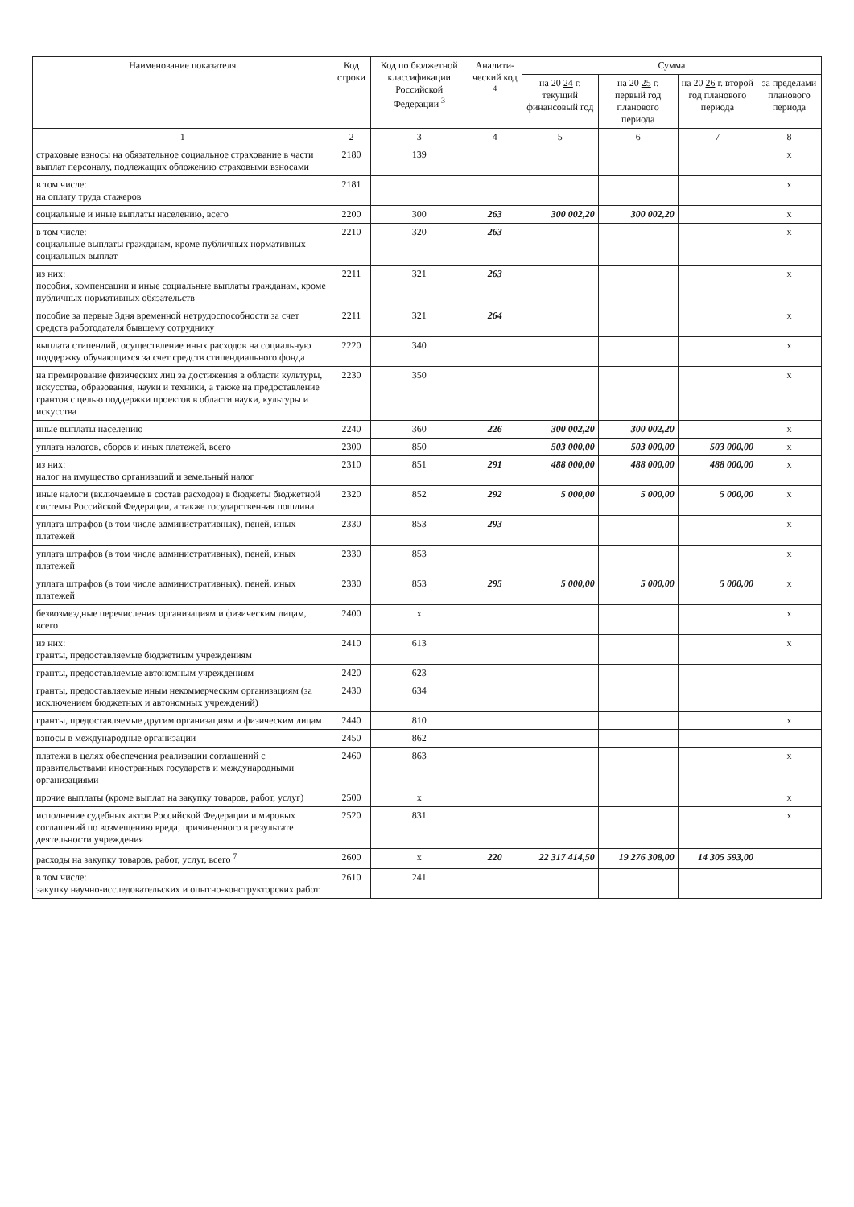| Наименование показателя | Код строки | Код по бюджетной классификации Российской Федерации <sup>3</sup> | Аналити-ческий код <sup>4</sup> | Сумма | | | |
| --- | --- | --- | --- | --- | --- | --- | --- |
| | | | | на 20 24 г. текущий финансовый год | на 20 25 г. первый год планового периода | на 20 26 г. второй год планового периода | за пределами планового периода |
| 1 | 2 | 3 | 4 | 5 | 6 | 7 | 8 |
| страховые взносы на обязательное социальное страхование в части выплат персоналу, подлежащих обложению страховыми взносами | 2180 | 139 | | | | | x |
| в том числе: на оплату труда стажеров | 2181 | | | | | | x |
| социальные и иные выплаты населению, всего | 2200 | 300 | 263 | 300 002,20 | 300 002,20 | | x |
| в том числе: социальные выплаты гражданам, кроме публичных нормативных социальных выплат | 2210 | 320 | 263 | | | | x |
| из них: пособия, компенсации и иные социальные выплаты гражданам, кроме публичных нормативных обязательств | 2211 | 321 | 263 | | | | x |
| пособие за первые 3дня временной нетрудоспособности за счет средств работодателя бывшему сотруднику | 2211 | 321 | 264 | | | | x |
| выплата стипендий, осуществление иных расходов на социальную поддержку обучающихся за счет средств стипендиального фонда | 2220 | 340 | | | | | x |
| на премирование физических лиц за достижения в области культуры, искусства, образования, науки и техники, а также на предоставление грантов с целью поддержки проектов в области науки, культуры и искусства | 2230 | 350 | | | | | x |
| иные выплаты населению | 2240 | 360 | 226 | 300 002,20 | 300 002,20 | | x |
| уплата налогов, сборов и иных платежей, всего | 2300 | 850 | | 503 000,00 | 503 000,00 | 503 000,00 | x |
| из них: налог на имущество организаций и земельный налог | 2310 | 851 | 291 | 488 000,00 | 488 000,00 | 488 000,00 | x |
| иные налоги (включаемые в состав расходов) в бюджеты бюджетной системы Российской Федерации, а также государственная пошлина | 2320 | 852 | 292 | 5 000,00 | 5 000,00 | 5 000,00 | x |
| уплата штрафов (в том числе административных), пеней, иных платежей | 2330 | 853 | 293 | | | | x |
| уплата штрафов (в том числе административных), пеней, иных платежей | 2330 | 853 | | | | | x |
| уплата штрафов (в том числе административных), пеней, иных платежей | 2330 | 853 | 295 | 5 000,00 | 5 000,00 | 5 000,00 | x |
| безвозмездные перечисления организациям и физическим лицам, всего | 2400 | x | | | | | x |
| из них: гранты, предоставляемые бюджетным учреждениям | 2410 | 613 | | | | | x |
| гранты, предоставляемые автономным учреждениям | 2420 | 623 | | | | | |
| гранты, предоставляемые иным некоммерческим организациям (за исключением бюджетных и автономных учреждений) | 2430 | 634 | | | | | |
| гранты, предоставляемые другим организациям и физическим лицам | 2440 | 810 | | | | | x |
| взносы в международные организации | 2450 | 862 | | | | | |
| платежи в целях обеспечения реализации соглашений с правительствами иностранных государств и международными организациями | 2460 | 863 | | | | | x |
| прочие выплаты (кроме выплат на закупку товаров, работ, услуг) | 2500 | x | | | | | x |
| исполнение судебных актов Российской Федерации и мировых соглашений по возмещению вреда, причиненного в результате деятельности учреждения | 2520 | 831 | | | | | x |
| расходы на закупку товаров, работ, услуг, всего <sup>7</sup> | 2600 | x | 220 | 22 317 414,50 | 19 276 308,00 | 14 305 593,00 | |
| в том числе: закупку научно-исследовательских и опытно-конструкторских работ | 2610 | 241 | | | | | |